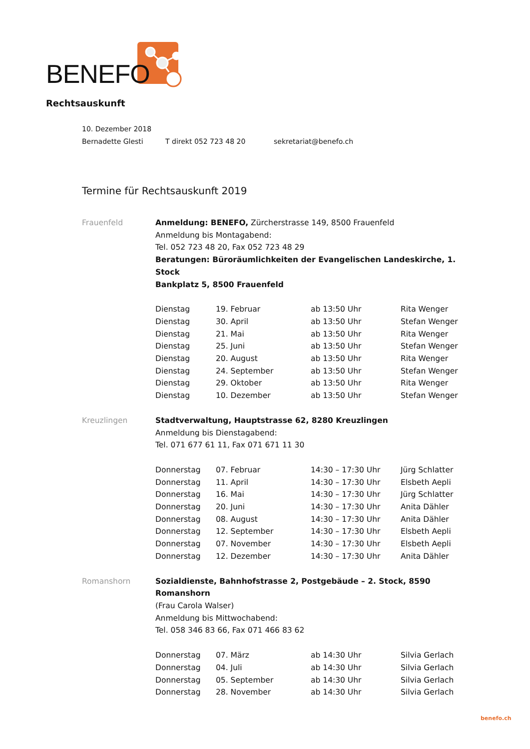BENEFO
Rechtsauskunft
10. Dezember 2018
Bernadette Glesti T direkt 052 723 48 20 sekretariat@benefo.ch
Termine für Rechtsauskunft 2019
Frauenfeld Anmeldung: BENEFO, Zürcherstrasse 149, 8500 Frauenfeld
Anmeldung bis Montagabend:
Tel. 052 723 48 20, Fax 052 723 48 29
Beratungen: Büroräumlichkeiten der Evangelischen Landeskirche, 1. Stock
Bankplatz 5, 8500 Frauenfeld
| Dienstag | 19. Februar | ab 13:50 Uhr | Rita Wenger |
| Dienstag | 30. April | ab 13:50 Uhr | Stefan Wenger |
| Dienstag | 21. Mai | ab 13:50 Uhr | Rita Wenger |
| Dienstag | 25. Juni | ab 13:50 Uhr | Stefan Wenger |
| Dienstag | 20. August | ab 13:50 Uhr | Rita Wenger |
| Dienstag | 24. September | ab 13:50 Uhr | Stefan Wenger |
| Dienstag | 29. Oktober | ab 13:50 Uhr | Rita Wenger |
| Dienstag | 10. Dezember | ab 13:50 Uhr | Stefan Wenger |
Kreuzlingen Stadtverwaltung, Hauptstrasse 62, 8280 Kreuzlingen
Anmeldung bis Dienstagabend:
Tel. 071 677 61 11, Fax 071 671 11 30
| Donnerstag | 07. Februar | 14:30 – 17:30 Uhr | Jürg Schlatter |
| Donnerstag | 11. April | 14:30 – 17:30 Uhr | Elsbeth Aepli |
| Donnerstag | 16. Mai | 14:30 – 17:30 Uhr | Jürg Schlatter |
| Donnerstag | 20. Juni | 14:30 – 17:30 Uhr | Anita Dähler |
| Donnerstag | 08. August | 14:30 – 17:30 Uhr | Anita Dähler |
| Donnerstag | 12. September | 14:30 – 17:30 Uhr | Elsbeth Aepli |
| Donnerstag | 07. November | 14:30 – 17:30 Uhr | Elsbeth Aepli |
| Donnerstag | 12. Dezember | 14:30 – 17:30 Uhr | Anita Dähler |
Romanshorn Sozialdienste, Bahnhofstrasse 2, Postgebäude – 2. Stock, 8590 Romanshorn
(Frau Carola Walser)
Anmeldung bis Mittwochabend:
Tel. 058 346 83 66, Fax 071 466 83 62
| Donnerstag | 07. März | ab 14:30 Uhr | Silvia Gerlach |
| Donnerstag | 04. Juli | ab 14:30 Uhr | Silvia Gerlach |
| Donnerstag | 05. September | ab 14:30 Uhr | Silvia Gerlach |
| Donnerstag | 28. November | ab 14:30 Uhr | Silvia Gerlach |
benefo.ch